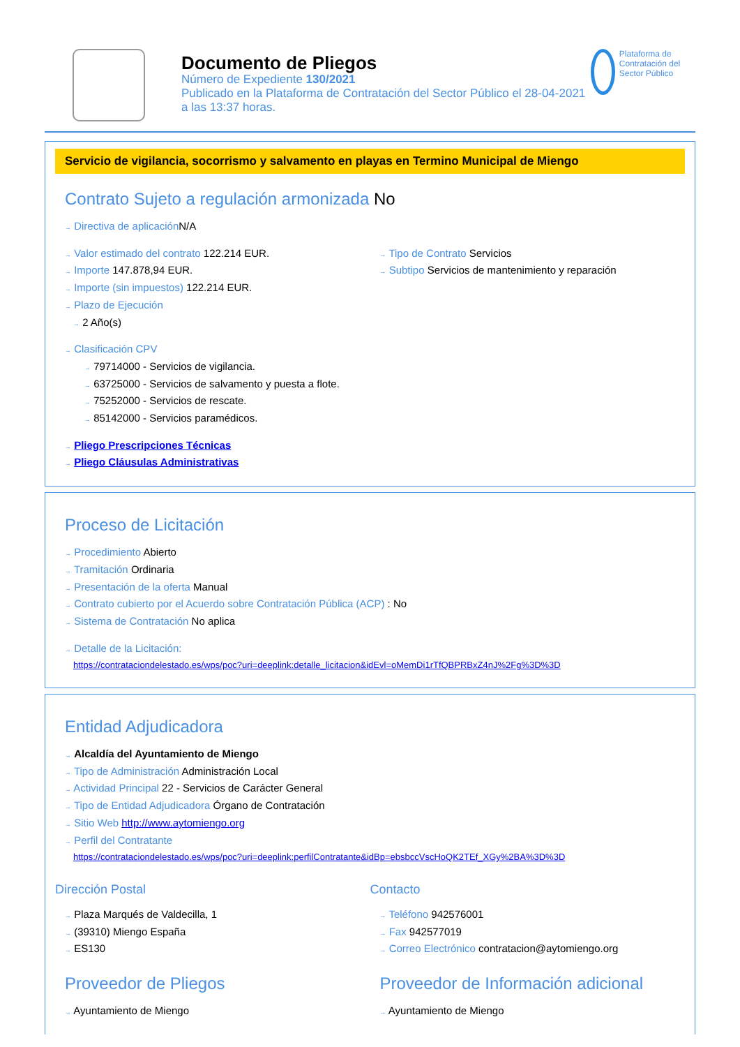Documento de Pliegos
Número de Expediente 130/2021
Publicado en la Plataforma de Contratación del Sector Público el 28-04-2021
a las 13:37 horas.
Plataforma de Contratación del Sector Público
Servicio de vigilancia, socorrismo y salvamento en playas en Termino Municipal de Miengo
Contrato Sujeto a regulación armonizada No
→ Directiva de aplicación N/A
→ Valor estimado del contrato 122.214 EUR.
→ Importe 147.878,94 EUR.
→ Importe (sin impuestos) 122.214 EUR.
→ Plazo de Ejecución
→ 2 Año(s)
→ Tipo de Contrato Servicios
→ Subtipo Servicios de mantenimiento y reparación
→ Clasificación CPV
→ 79714000 - Servicios de vigilancia.
→ 63725000 - Servicios de salvamento y puesta a flote.
→ 75252000 - Servicios de rescate.
→ 85142000 - Servicios paramédicos.
→ Pliego Prescripciones Técnicas
→ Pliego Cláusulas Administrativas
Proceso de Licitación
→ Procedimiento Abierto
→ Tramitación Ordinaria
→ Presentación de la oferta Manual
→ Contrato cubierto por el Acuerdo sobre Contratación Pública (ACP) : No
→ Sistema de Contratación No aplica
→ Detalle de la Licitación:
https://contrataciondelestado.es/wps/poc?uri=deeplink:detalle_licitacion&idEvl=oMemDi1rTfQBPRBxZ4nJ%2Fg%3D%3D
Entidad Adjudicadora
→ Alcaldía del Ayuntamiento de Miengo
→ Tipo de Administración Administración Local
→ Actividad Principal 22 - Servicios de Carácter General
→ Tipo de Entidad Adjudicadora Órgano de Contratación
→ Sitio Web http://www.aytomiengo.org
→ Perfil del Contratante
https://contrataciondelestado.es/wps/poc?uri=deeplink:perfilContratante&idBp=ebsbccVscHoQK2TEf_XGy%2BA%3D%3D
Dirección Postal
→ Plaza Marqués de Valdecilla, 1
→ (39310) Miengo España
→ ES130
Contacto
→ Teléfono 942576001
→ Fax 942577019
→ Correo Electrónico contratacion@aytomiengo.org
Proveedor de Pliegos
→ Ayuntamiento de Miengo
Proveedor de Información adicional
→ Ayuntamiento de Miengo